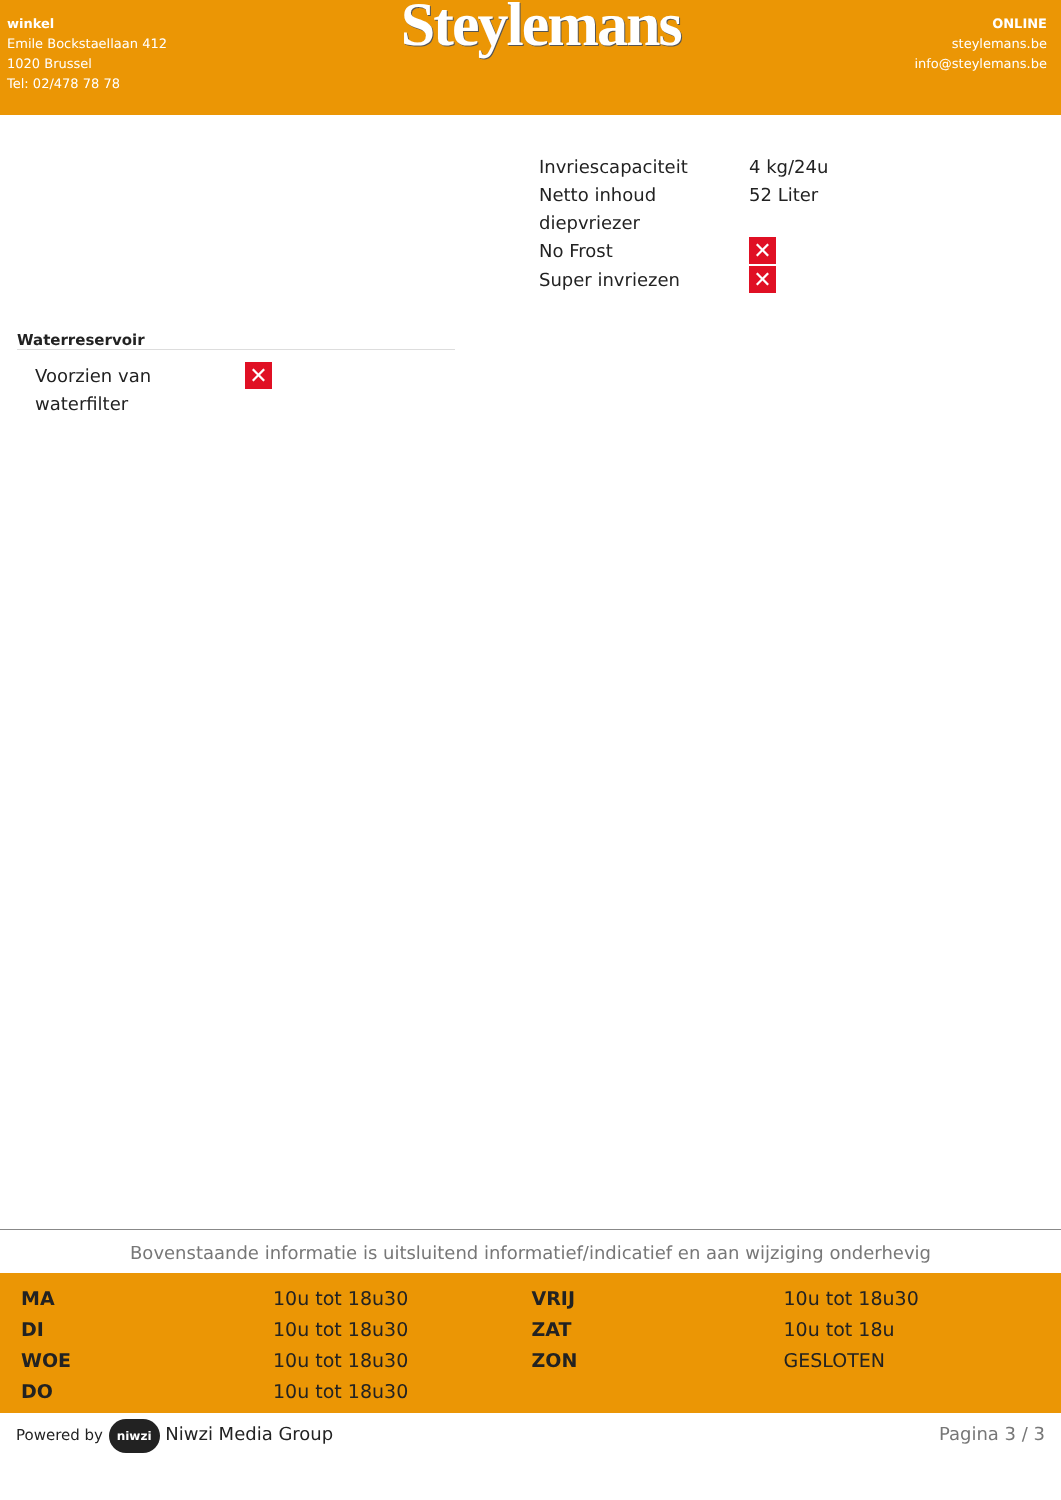winkel
Emile Bockstaellaan 412
1020 Brussel
Tel: 02/478 78 78
Steylemans
ONLINE
steylemans.be
info@steylemans.be
| Invriescapaciteit | 4 kg/24u |
| Netto inhoud diepvriezer | 52 Liter |
| No Frost | ✕ |
| Super invriezen | ✕ |
Waterreservoir
| Voorzien van waterfilter | ✕ |
Bovenstaande informatie is uitsluitend informatief/indicatief en aan wijziging onderhevig
| MA | 10u tot 18u30 | VRIJ | 10u tot 18u30 |
| DI | 10u tot 18u30 | ZAT | 10u tot 18u |
| WOE | 10u tot 18u30 | ZON | GESLOTEN |
| DO | 10u tot 18u30 | | |
Powered by niwzi Niwzi Media Group Pagina 3 / 3